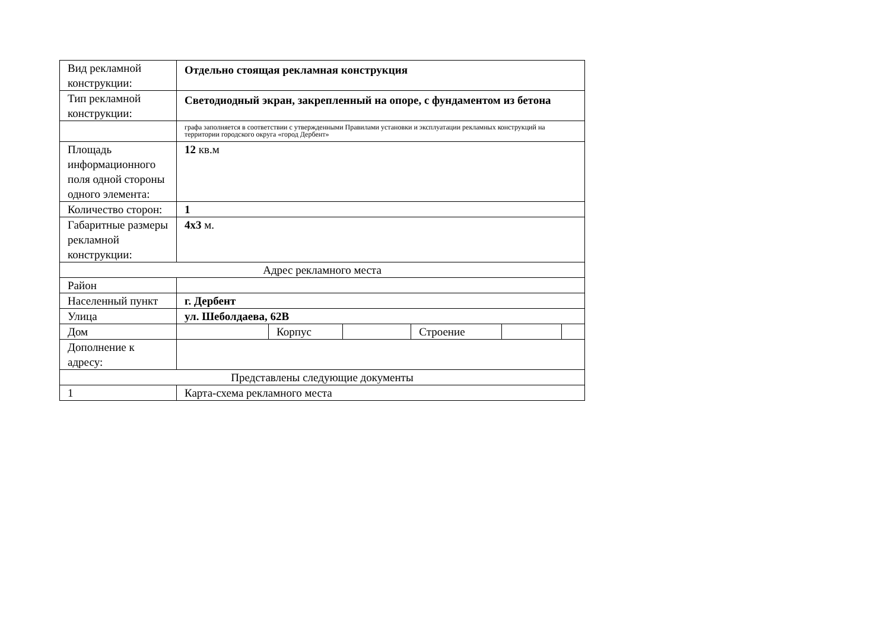| Вид рекламной конструкции: | Отдельно стоящая рекламная конструкция | | | | | |
| Тип рекламной конструкции: | Светодиодный экран, закрепленный на опоре, с фундаментом из бетона | | | | | |
| | графа заполняется в соответствии с утвержденными Правилами установки и эксплуатации рекламных конструкций на территории городского округа «город Дербент» | | | | | |
| Площадь информационного поля одной стороны одного элемента: | 12 кв.м | | | | | |
| Количество сторон: | 1 | | | | | |
| Габаритные размеры рекламной конструкции: | 4х3 м. | | | | | |
| Адрес рекламного места | | | | | | |
| Район | | | | | | |
| Населенный пункт | г. Дербент | | | | | |
| Улица | ул. Шеболдаева, 62В | | | | | |
| Дом | | Корпус | | Строение | | |
| Дополнение к адресу: | | | | | | |
| Представлены следующие документы | | | | | | |
| 1 | Карта-схема рекламного места | | | | | |